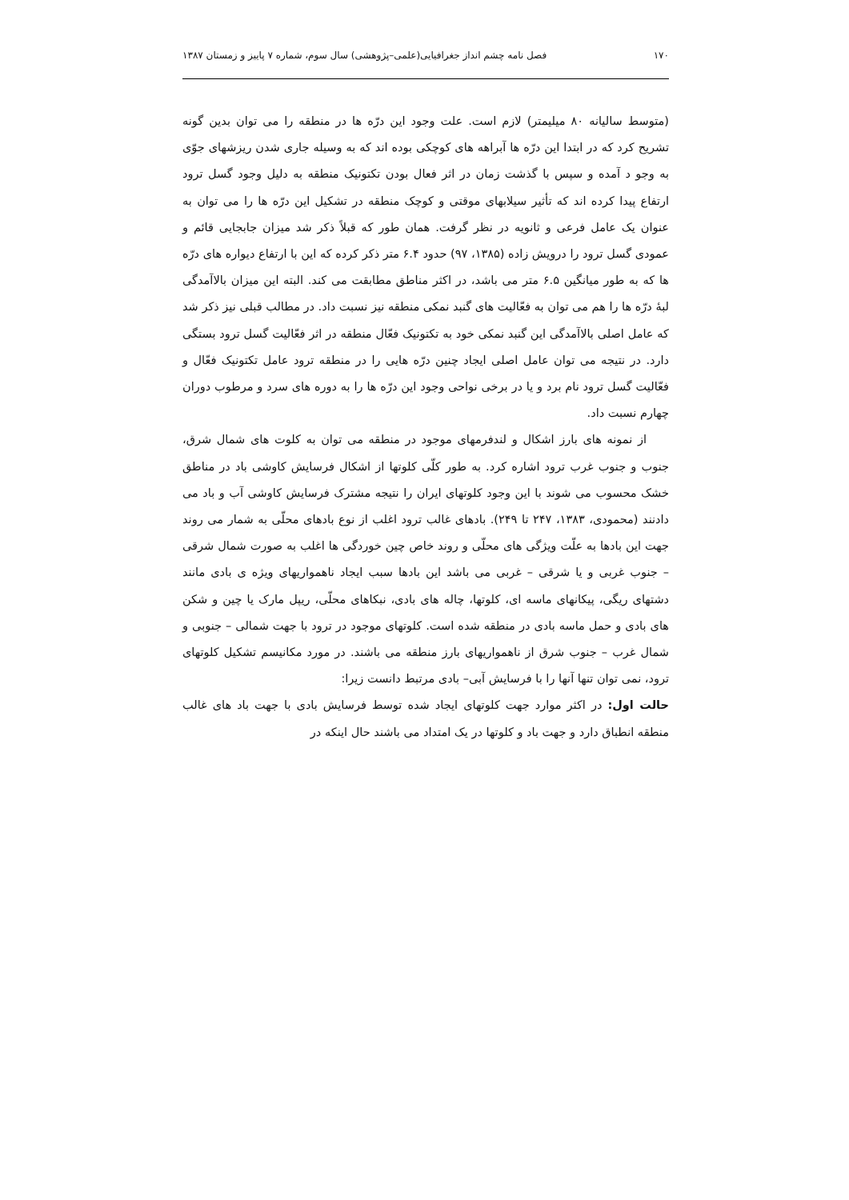۱۷۰ فصل نامه چشم انداز جغرافیایی(علمی–پژوهشی) سال سوم، شماره ۷ پاییز و زمستان ۱۳۸۷
(متوسط سالیانه ۸۰ میلیمتر) لازم است. علت وجود این درّه ها در منطقه را می توان بدین گونه تشریح کرد که در ابتدا این درّه ها آبراهه های کوچکی بوده اند که به وسیله جاری شدن ریزشهای جوّی به وجو د آمده و سپس با گذشت زمان در اثر فعال بودن تکتونیک منطقه به دلیل وجود گسل ترود ارتفاع پیدا کرده اند که تأثیر سیلابهای موقتی و کوچک منطقه در تشکیل این درّه ها را می توان به عنوان یک عامل فرعی و ثانویه در نظر گرفت. همان طور که قبلاً ذکر شد میزان جابجایی قائم و عمودی گسل ترود را درویش زاده (۱۳۸۵، ۹۷) حدود ۶.۴ متر ذکر کرده که این با ارتفاع دیواره های درّه ها که به طور میانگین ۶.۵ متر می باشد، در اکثر مناطق مطابقت می کند. البته این میزان بالاآمدگی لبهٔ درّه ها را هم می توان به فعّالیت های گنبد نمکی منطقه نیز نسبت داد. در مطالب قبلی نیز ذکر شد که عامل اصلی بالاآمدگی این گنبد نمکی خود به تکتونیک فعّال منطقه در اثر فعّالیت گسل ترود بستگی دارد. در نتیجه می توان عامل اصلی ایجاد چنین درّه هایی را در منطقه ترود عامل تکتونیک فعّال و فعّالیت گسل ترود نام برد و یا در برخی نواحی وجود این درّه ها را به دوره های سرد و مرطوب دوران چهارم نسبت داد.
از نمونه های بارز اشکال و لندفرمهای موجود در منطقه می توان به کلوت های شمال شرق، جنوب و جنوب غرب ترود اشاره کرد. به طور کلّی کلوتها از اشکال فرسایش کاوشی باد در مناطق خشک محسوب می شوند با این وجود کلوتهای ایران را نتیجه مشترک فرسایش کاوشی آب و باد می دادنند (محمودی، ۱۳۸۳، ۲۴۷ تا ۲۴۹). بادهای غالب ترود اغلب از نوع بادهای محلّی به شمار می روند جهت این بادها به علّت ویژگی های محلّی و روند خاص چین خوردگی ها اغلب به صورت شمال شرقی – جنوب غربی و یا شرقی – غربی می باشد این بادها سبب ایجاد ناهمواریهای ویژه ی بادی مانند دشتهای ریگی، پیکانهای ماسه ای، کلوتها، چاله های بادی، نبکاهای محلّی، ریپل مارک یا چین و شکن های بادی و حمل ماسه بادی در منطقه شده است. کلوتهای موجود در ترود با جهت شمالی – جنوبی و شمال غرب – جنوب شرق از ناهمواریهای بارز منطقه می باشند. در مورد مکانیسم تشکیل کلوتهای ترود، نمی توان تنها آنها را با فرسایش آبی– بادی مرتبط دانست زیرا:
حالت اول: در اکثر موارد جهت کلوتهای ایجاد شده توسط فرسایش بادی با جهت باد های غالب منطقه انطباق دارد و جهت باد و کلوتها در یک امتداد می باشند حال اینکه در